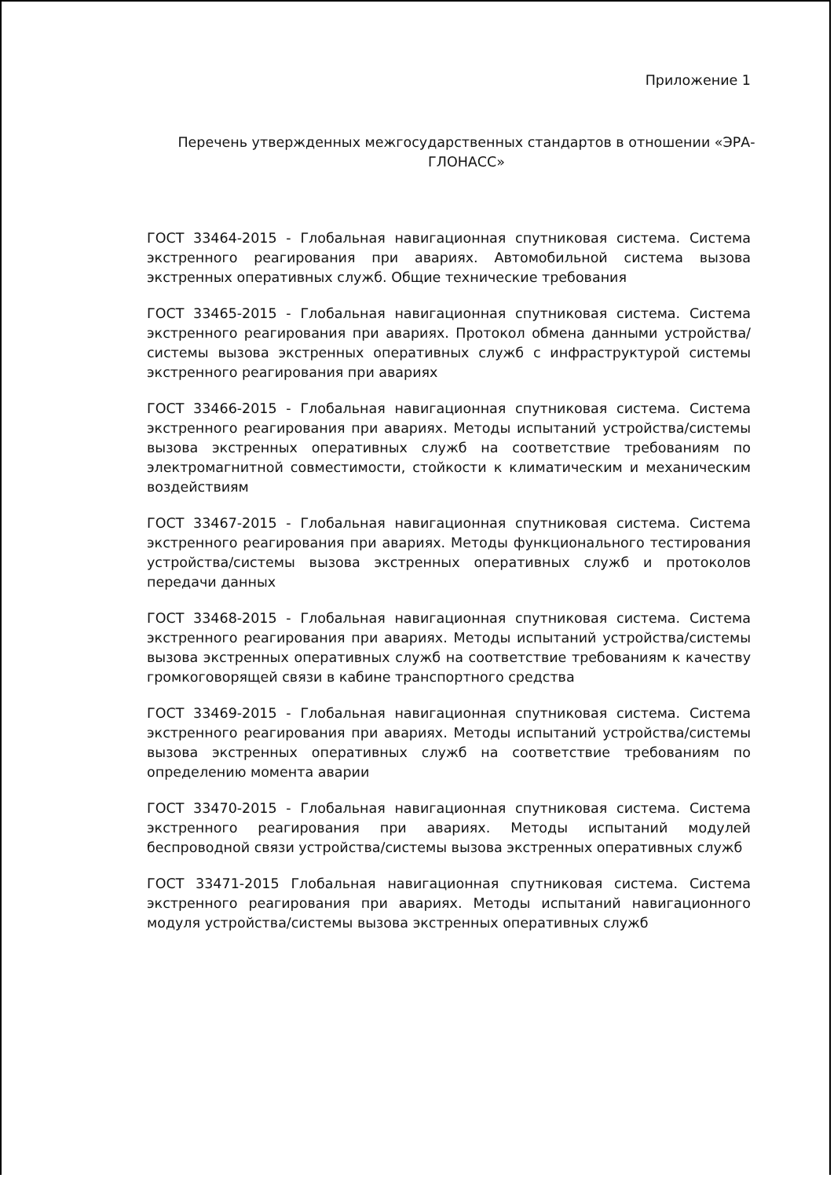Приложение 1
Перечень утвержденных межгосударственных стандартов в отношении «ЭРА-ГЛОНАСС»
ГОСТ 33464-2015 - Глобальная навигационная спутниковая система. Система экстренного реагирования при авариях. Автомобильной система вызова экстренных оперативных служб. Общие технические требования
ГОСТ 33465-2015 - Глобальная навигационная спутниковая система. Система экстренного реагирования при авариях. Протокол обмена данными устройства/системы вызова экстренных оперативных служб с инфраструктурой системы экстренного реагирования при авариях
ГОСТ 33466-2015 - Глобальная навигационная спутниковая система. Система экстренного реагирования при авариях. Методы испытаний устройства/системы вызова экстренных оперативных служб на соответствие требованиям по электромагнитной совместимости, стойкости к климатическим и механическим воздействиям
ГОСТ 33467-2015 - Глобальная навигационная спутниковая система. Система экстренного реагирования при авариях. Методы функционального тестирования устройства/системы вызова экстренных оперативных служб и протоколов передачи данных
ГОСТ 33468-2015 - Глобальная навигационная спутниковая система. Система экстренного реагирования при авариях. Методы испытаний устройства/системы вызова экстренных оперативных служб на соответствие требованиям к качеству громкоговорящей связи в кабине транспортного средства
ГОСТ 33469-2015 - Глобальная навигационная спутниковая система. Система экстренного реагирования при авариях. Методы испытаний устройства/системы вызова экстренных оперативных служб на соответствие требованиям по определению момента аварии
ГОСТ 33470-2015 - Глобальная навигационная спутниковая система. Система экстренного реагирования при авариях. Методы испытаний модулей беспроводной связи устройства/системы вызова экстренных оперативных служб
ГОСТ 33471-2015 Глобальная навигационная спутниковая система. Система экстренного реагирования при авариях. Методы испытаний навигационного модуля устройства/системы вызова экстренных оперативных служб